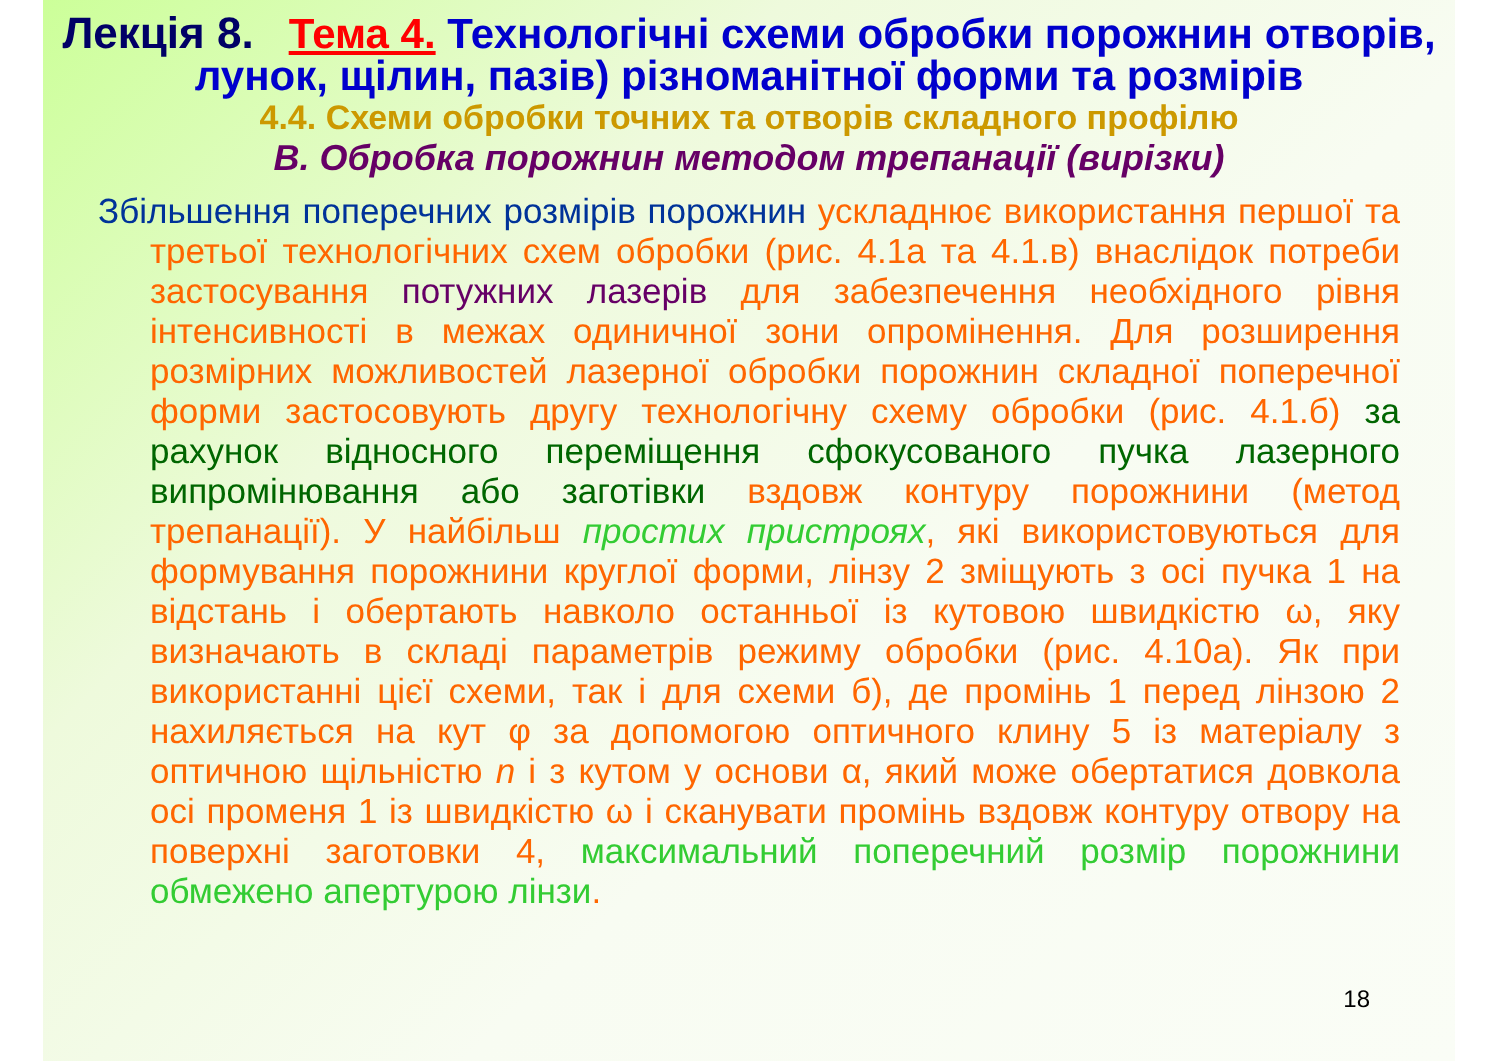Лекція 8. Тема 4. Технологічні схеми обробки порожнин отворів, лунок, щілин, пазів) різноманітної форми та розмірів
4.4. Схеми обробки точних та отворів складного профілю
В. Обробка порожнин методом трепанації (вирізки)
Збільшення поперечних розмірів порожнин ускладнює використання першої та третьої технологічних схем обробки (рис. 4.1а та 4.1.в) внаслідок потреби застосування потужних лазерів для забезпечення необхідного рівня інтенсивності в межах одиничної зони опромінення. Для розширення розмірних можливостей лазерної обробки порожнин складної поперечної форми застосовують другу технологічну схему обробки (рис. 4.1.б) за рахунок відносного переміщення сфокусованого пучка лазерного випромінювання або заготівки вздовж контуру порожнини (метод трепанації). У найбільш простих пристроях, які використовуються для формування порожнини круглої форми, лінзу 2 зміщують з осі пучка 1 на відстань і обертають навколо останньої із кутовою швидкістю ω, яку визначають в складі параметрів режиму обробки (рис. 4.10а). Як при використанні цієї схеми, так і для схеми б), де промінь 1 перед лінзою 2 нахиляється на кут φ за допомогою оптичного клину 5 із матеріалу з оптичною щільністю n і з кутом у основи α, який може обертатися довкола осі променя 1 із швидкістю ω і сканувати промінь вздовж контуру отвору на поверхні заготовки 4, максимальний поперечний розмір порожнини обмежено апертурою лінзи.
18